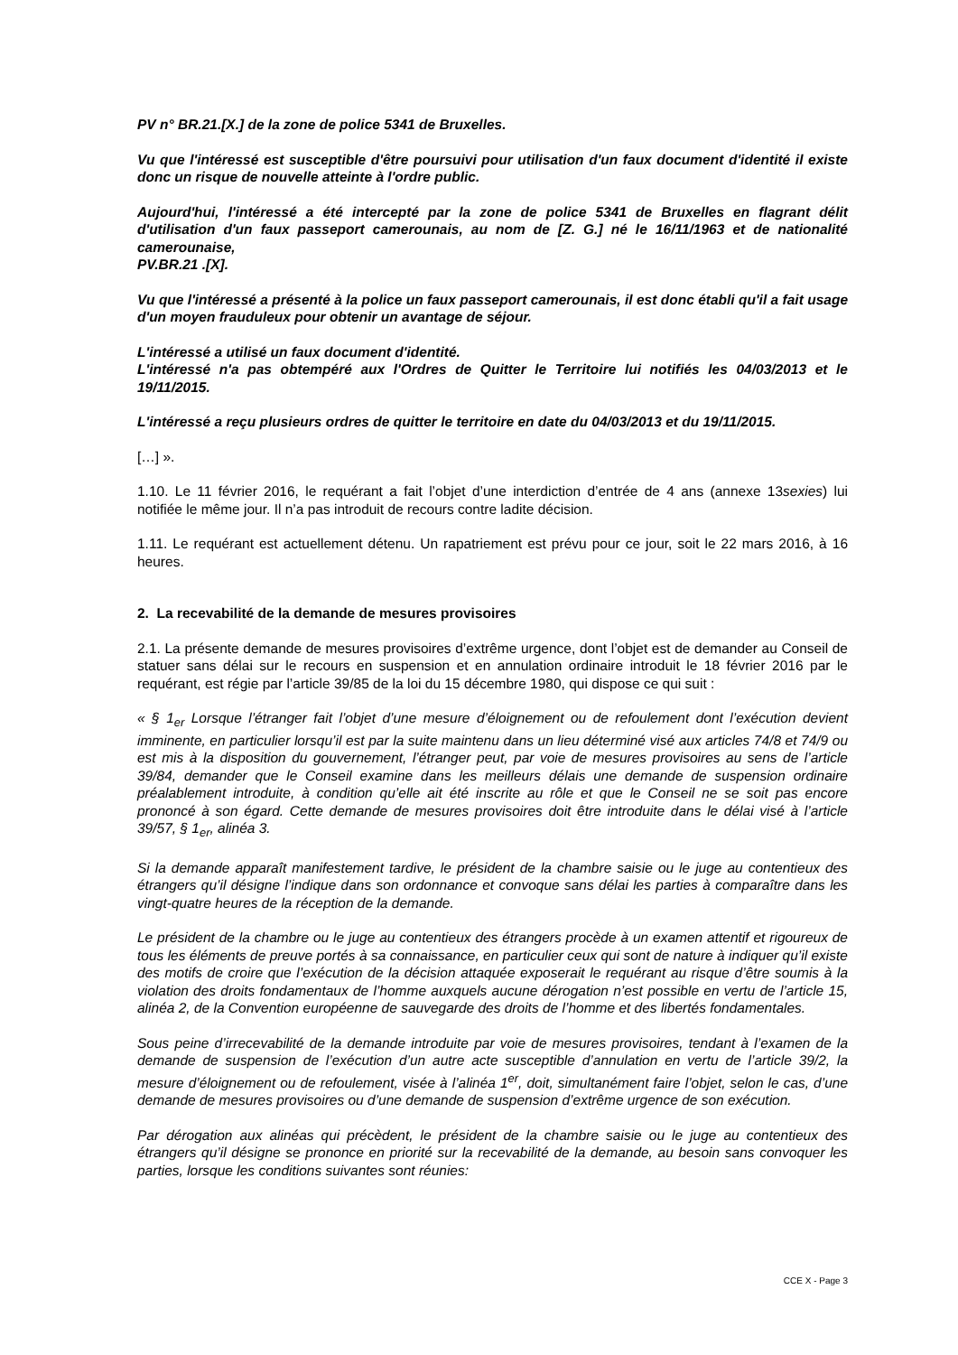PV n° BR.21.[X.] de la zone de police 5341 de Bruxelles.
Vu que l'intéressé est susceptible d'être poursuivi pour utilisation d'un faux document d'identité il existe donc un risque de nouvelle atteinte à l'ordre public.
Aujourd'hui, l'intéressé a été intercepté par la zone de police 5341 de Bruxelles en flagrant délit d'utilisation d'un faux passeport camerounais, au nom de [Z. G.] né le 16/11/1963 et de nationalité camerounaise,
PV.BR.21 .[X].
Vu que l'intéressé a présenté à la police un faux passeport camerounais, il est donc établi qu'il a fait usage d'un moyen frauduleux pour obtenir un avantage de séjour.
L'intéressé a utilisé un faux document d'identité.
L'intéressé n'a pas obtempéré aux l'Ordres de Quitter le Territoire lui notifiés les 04/03/2013 et le 19/11/2015.
L'intéressé a reçu plusieurs ordres de quitter le territoire en date du 04/03/2013 et du 19/11/2015.
[…] ».
1.10. Le 11 février 2016, le requérant a fait l’objet d’une interdiction d’entrée de 4 ans (annexe 13sexies) lui notifiée le même jour. Il n’a pas introduit de recours contre ladite décision.
1.11. Le requérant est actuellement détenu. Un rapatriement est prévu pour ce jour, soit le 22 mars 2016, à 16 heures.
2. La recevabilité de la demande de mesures provisoires
2.1. La présente demande de mesures provisoires d’extrême urgence, dont l’objet est de demander au Conseil de statuer sans délai sur le recours en suspension et en annulation ordinaire introduit le 18 février 2016 par le requérant, est régie par l’article 39/85 de la loi du 15 décembre 1980, qui dispose ce qui suit :
« § 1<sub>er</sub> Lorsque l’étranger fait l’objet d’une mesure d’éloignement ou de refoulement dont l’exécution devient imminente, en particulier lorsqu’il est par la suite maintenu dans un lieu déterminé visé aux articles 74/8 et 74/9 ou est mis à la disposition du gouvernement, l’étranger peut, par voie de mesures provisoires au sens de l’article 39/84, demander que le Conseil examine dans les meilleurs délais une demande de suspension ordinaire préalablement introduite, à condition qu’elle ait été inscrite au rôle et que le Conseil ne se soit pas encore prononcé à son égard. Cette demande de mesures provisoires doit être introduite dans le délai visé à l’article 39/57, § 1<sub>er</sub>, alinéa 3.
Si la demande apparaît manifestement tardive, le président de la chambre saisie ou le juge au contentieux des étrangers qu’il désigne l’indique dans son ordonnance et convoque sans délai les parties à comparaître dans les vingt-quatre heures de la réception de la demande.
Le président de la chambre ou le juge au contentieux des étrangers procède à un examen attentif et rigoureux de tous les éléments de preuve portés à sa connaissance, en particulier ceux qui sont de nature à indiquer qu’il existe des motifs de croire que l’exécution de la décision attaquée exposerait le requérant au risque d’être soumis à la violation des droits fondamentaux de l’homme auxquels aucune dérogation n’est possible en vertu de l’article 15, alinéa 2, de la Convention européenne de sauvegarde des droits de l’homme et des libertés fondamentales.
Sous peine d’irrecevabilité de la demande introduite par voie de mesures provisoires, tendant à l’examen de la demande de suspension de l’exécution d’un autre acte susceptible d’annulation en vertu de l’article 39/2, la mesure d’éloignement ou de refoulement, visée à l’alinéa 1<sup>er</sup>, doit, simultanément faire l’objet, selon le cas, d’une demande de mesures provisoires ou d’une demande de suspension d’extrême urgence de son exécution.
Par dérogation aux alinéas qui précèdent, le président de la chambre saisie ou le juge au contentieux des étrangers qu’il désigne se prononce en priorité sur la recevabilité de la demande, au besoin sans convoquer les parties, lorsque les conditions suivantes sont réunies:
CCE X - Page 3